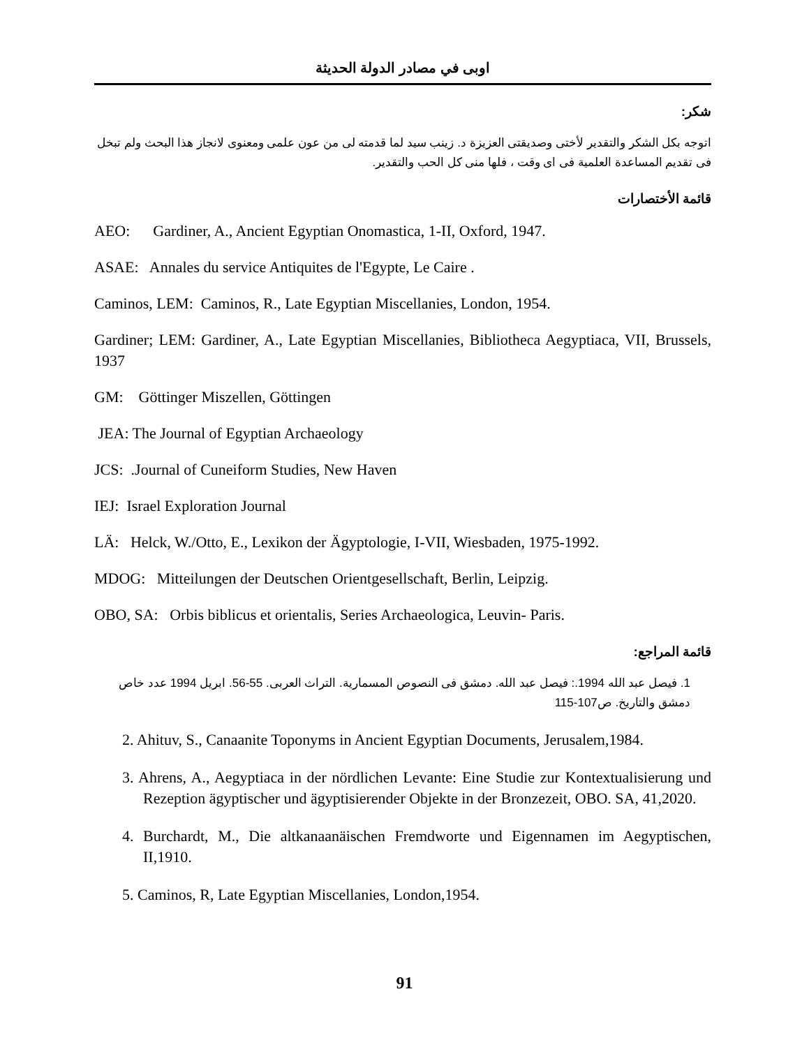اوبى في مصادر الدولة الحديثة
شكر:
اتوجه بكل الشكر والتقدير لأختى وصديقتى العزيزة د. زينب سيد لما قدمته لى من عون علمى ومعنوى لانجاز هذا البحث ولم تبخل فى تقديم المساعدة العلمية فى اى وقت ، فلها منى كل الحب والتقدير.
قائمة الأختصارات
AEO: Gardiner, A., Ancient Egyptian Onomastica, 1-II, Oxford, 1947.
ASAE: Annales du service Antiquites de l'Egypte, Le Caire .
Caminos, LEM: Caminos, R., Late Egyptian Miscellanies, London, 1954.
Gardiner; LEM: Gardiner, A., Late Egyptian Miscellanies, Bibliotheca Aegyptiaca, VII, Brussels, 1937
GM: Göttinger Miszellen, Göttingen
JEA: The Journal of Egyptian Archaeology
JCS: .Journal of Cuneiform Studies, New Haven
IEJ: Israel Exploration Journal
LÄ: Helck, W./Otto, E., Lexikon der Ägyptologie, I-VII, Wiesbaden, 1975-1992.
MDOG: Mitteilungen der Deutschen Orientgesellschaft, Berlin, Leipzig.
OBO, SA: Orbis biblicus et orientalis, Series Archaeologica, Leuvin- Paris.
قائمة المراجع:
1. فيصل عبد الله 1994.: فيصل عبد الله. دمشق فى النصوص المسمارية. التراث العربى. 55-56. ابريل 1994 عدد خاص دمشق والتاريخ. ص107-115
2. Ahituv, S., Canaanite Toponyms in Ancient Egyptian Documents, Jerusalem,1984.
3. Ahrens, A., Aegyptiaca in der nördlichen Levante: Eine Studie zur Kontextualisierung und Rezeption ägyptischer und ägyptisierender Objekte in der Bronzezeit, OBO. SA, 41,2020.
4. Burchardt, M., Die altkanaanäischen Fremdworte und Eigennamen im Aegyptischen, II,1910.
5. Caminos, R, Late Egyptian Miscellanies, London,1954.
91